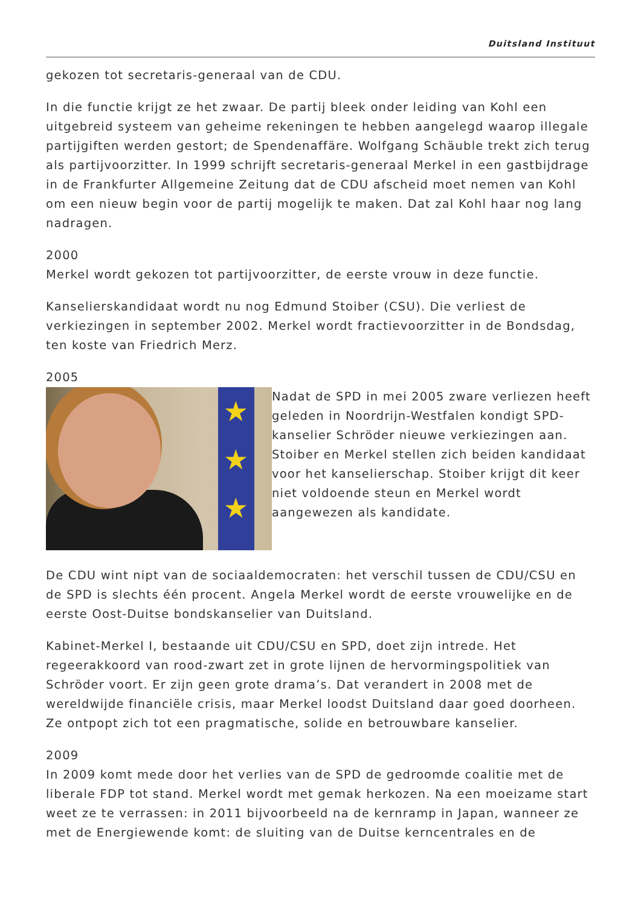Duitsland Instituut
gekozen tot secretaris-generaal van de CDU.
In die functie krijgt ze het zwaar. De partij bleek onder leiding van Kohl een uitgebreid systeem van geheime rekeningen te hebben aangelegd waarop illegale partijgiften werden gestort; de Spendenaffäre. Wolfgang Schäuble trekt zich terug als partijvoorzitter. In 1999 schrijft secretaris-generaal Merkel in een gastbijdrage in de Frankfurter Allgemeine Zeitung dat de CDU afscheid moet nemen van Kohl om een nieuw begin voor de partij mogelijk te maken. Dat zal Kohl haar nog lang nadragen.
2000
Merkel wordt gekozen tot partijvoorzitter, de eerste vrouw in deze functie.
Kanselierskandidaat wordt nu nog Edmund Stoiber (CSU). Die verliest de verkiezingen in september 2002. Merkel wordt fractievoorzitter in de Bondsdag, ten koste van Friedrich Merz.
2005
★
★
★
Nadat de SPD in mei 2005 zware verliezen heeft geleden in Noordrijn-Westfalen kondigt SPD-kanselier Schröder nieuwe verkiezingen aan. Stoiber en Merkel stellen zich beiden kandidaat voor het kanselierschap. Stoiber krijgt dit keer niet voldoende steun en Merkel wordt aangewezen als kandidate.
De CDU wint nipt van de sociaaldemocraten: het verschil tussen de CDU/CSU en de SPD is slechts één procent. Angela Merkel wordt de eerste vrouwelijke en de eerste Oost-Duitse bondskanselier van Duitsland.
Kabinet-Merkel I, bestaande uit CDU/CSU en SPD, doet zijn intrede. Het regeerakkoord van rood-zwart zet in grote lijnen de hervormingspolitiek van Schröder voort. Er zijn geen grote drama’s. Dat verandert in 2008 met de wereldwijde financiële crisis, maar Merkel loodst Duitsland daar goed doorheen. Ze ontpopt zich tot een pragmatische, solide en betrouwbare kanselier.
2009
In 2009 komt mede door het verlies van de SPD de gedroomde coalitie met de liberale FDP tot stand. Merkel wordt met gemak herkozen. Na een moeizame start weet ze te verrassen: in 2011 bijvoorbeeld na de kernramp in Japan, wanneer ze met de Energiewende komt: de sluiting van de Duitse kerncentrales en de